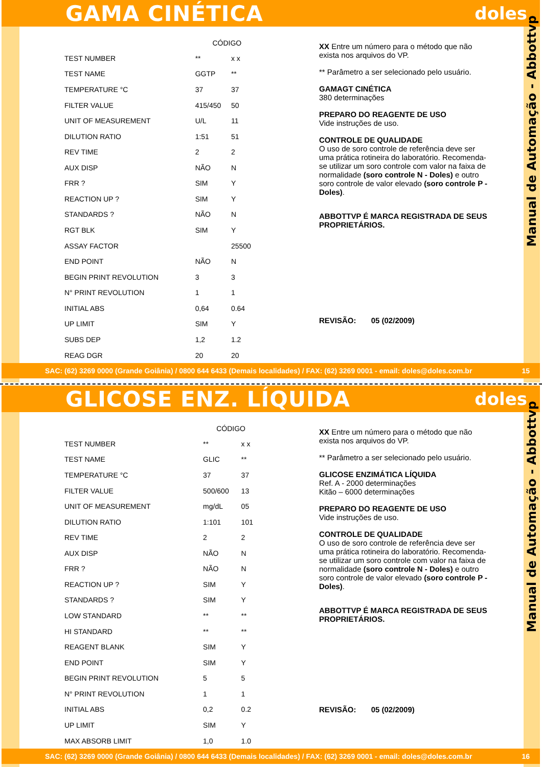GAMA CINÉTICA
doles
Manual de Automação - Abbottvp
| | CÓDIGO | |
| --- | --- | --- |
| TEST NUMBER | ** | x x |
| TEST NAME | GGTP | ** |
| TEMPERATURE °C | 37 | 37 |
| FILTER VALUE | 415/450 | 50 |
| UNIT OF MEASUREMENT | U/L | 11 |
| DILUTION RATIO | 1:51 | 51 |
| REV TIME | 2 | 2 |
| AUX DISP | NÃO | N |
| FRR ? | SIM | Y |
| REACTION UP ? | SIM | Y |
| STANDARDS ? | NÃO | N |
| RGT BLK | SIM | Y |
| ASSAY FACTOR | | 25500 |
| END POINT | NÃO | N |
| BEGIN PRINT REVOLUTION | 3 | 3 |
| N° PRINT REVOLUTION | 1 | 1 |
| INITIAL ABS | 0,64 | 0.64 |
| UP LIMIT | SIM | Y |
| SUBS DEP | 1,2 | 1.2 |
| REAG DGR | 20 | 20 |
XX Entre um número para o método que não exista nos arquivos do VP.
** Parâmetro a ser selecionado pelo usuário.
GAMAGT CINÉTICA
380 determinações
PREPARO DO REAGENTE DE USO
Vide instruções de uso.
CONTROLE DE QUALIDADE
O uso de soro controle de referência deve ser uma prática rotineira do laboratório. Recomenda-se utilizar um soro controle com valor na faixa de normalidade (soro controle N - Doles) e outro soro controle de valor elevado (soro controle P - Doles).
ABBOTTVP É MARCA REGISTRADA DE SEUS PROPRIETÁRIOS.
REVISÃO: 05 (02/2009)
SAC: (62) 3269 0000 (Grande Goiânia) / 0800 644 6433 (Demais localidades) / FAX: (62) 3269 0001 - email: doles@doles.com.br 15
GLICOSE ENZ. LÍQUIDA
doles
Manual de Automação - Abbottvp
| | CÓDIGO | |
| --- | --- | --- |
| TEST NUMBER | ** | x x |
| TEST NAME | GLIC | ** |
| TEMPERATURE °C | 37 | 37 |
| FILTER VALUE | 500/600 | 13 |
| UNIT OF MEASUREMENT | mg/dL | 05 |
| DILUTION RATIO | 1:101 | 101 |
| REV TIME | 2 | 2 |
| AUX DISP | NÃO | N |
| FRR ? | NÃO | N |
| REACTION UP ? | SIM | Y |
| STANDARDS ? | SIM | Y |
| LOW STANDARD | ** | ** |
| HI STANDARD | ** | ** |
| REAGENT BLANK | SIM | Y |
| END POINT | SIM | Y |
| BEGIN PRINT REVOLUTION | 5 | 5 |
| N° PRINT REVOLUTION | 1 | 1 |
| INITIAL ABS | 0,2 | 0.2 |
| UP LIMIT | SIM | Y |
| MAX ABSORB LIMIT | 1,0 | 1.0 |
XX Entre um número para o método que não exista nos arquivos do VP.
** Parâmetro a ser selecionado pelo usuário.
GLICOSE ENZIMÁTICA LÍQUIDA
Ref. A - 2000 determinações
Kitão – 6000 determinações
PREPARO DO REAGENTE DE USO
Vide instruções de uso.
CONTROLE DE QUALIDADE
O uso de soro controle de referência deve ser uma prática rotineira do laboratório. Recomenda-se utilizar um soro controle com valor na faixa de normalidade (soro controle N - Doles) e outro soro controle de valor elevado (soro controle P - Doles).
ABBOTTVP É MARCA REGISTRADA DE SEUS PROPRIETÁRIOS.
REVISÃO: 05 (02/2009)
SAC: (62) 3269 0000 (Grande Goiânia) / 0800 644 6433 (Demais localidades) / FAX: (62) 3269 0001 - email: doles@doles.com.br 16